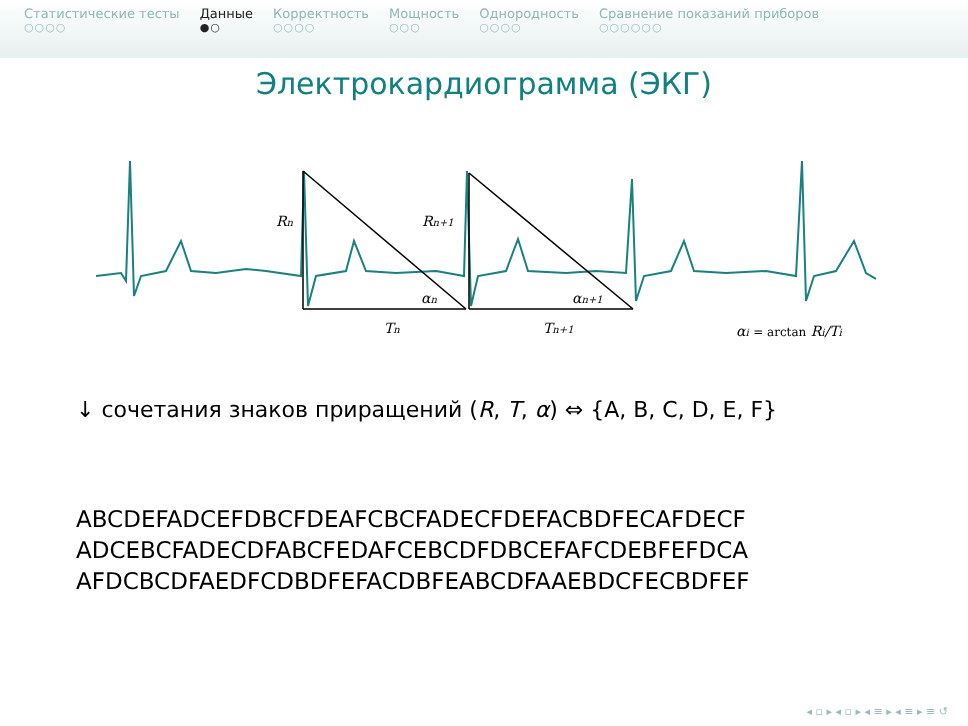Статистические тесты
○○○○
Данные
●○
Корректность
○○○○
Мощность
○○○
Однородность
○○○○
Сравнение показаний приборов
○○○○○○
Электрокардиограмма (ЭКГ)
Rn
Rn+1
αn
αn+1
Tn
Tn+1
αi = arctan Ri/Ti
↓ сочетания знаков приращений (R, T, α) ⇔ {A, B, C, D, E, F}
ABCDEFADCEFDBCFDEAFCBCFADECFDEFACBDFECAFDECF
ADCEBCFADECDFABCFEDAFCEBCDFDBCEFAFCDEBFEFDCA
AFDCBCDFAEDFCDBDFEFACDBFEABCDFAAEBDCFECBDFEF
◂ ▫ ▸ ◂ ▫ ▸ ◂ ≡ ▸ ◂ ≡ ▸ ≡ ↺